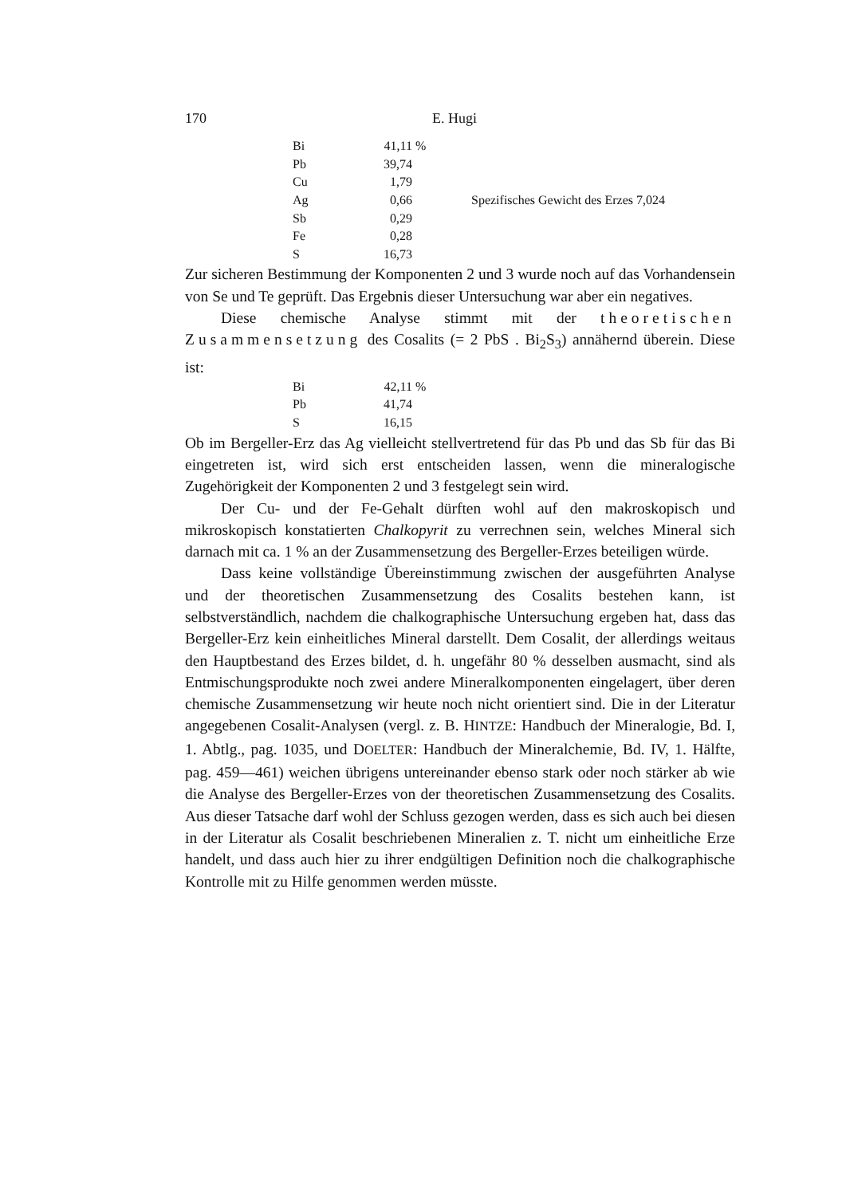170 E. Hugi
| Bi | 41,11 | % | |
| Pb | 39,74 | | |
| Cu | 1,79 | | |
| Ag | 0,66 | | Spezifisches Gewicht des Erzes 7,024 |
| Sb | 0,29 | | |
| Fe | 0,28 | | |
| S | 16,73 | | |
Zur sicheren Bestimmung der Komponenten 2 und 3 wurde noch auf das Vorhandensein von Se und Te geprüft. Das Ergebnis dieser Untersuchung war aber ein negatives.
Diese chemische Analyse stimmt mit der theoretischen Zusammensetzung des Cosalits (= 2 PbS . Bi<sub>2</sub>S<sub>3</sub>) annähernd überein. Diese ist:
| Bi | 42,11 | % |
| Pb | 41,74 | |
| S | 16,15 | |
Ob im Bergeller-Erz das Ag vielleicht stellvertretend für das Pb und das Sb für das Bi eingetreten ist, wird sich erst entscheiden lassen, wenn die mineralogische Zugehörigkeit der Komponenten 2 und 3 festgelegt sein wird.
Der Cu- und der Fe-Gehalt dürften wohl auf den makroskopisch und mikroskopisch konstatierten Chalkopyrit zu verrechnen sein, welches Mineral sich darnach mit ca. 1 % an der Zusammensetzung des Bergeller-Erzes beteiligen würde.
Dass keine vollständige Übereinstimmung zwischen der ausgeführten Analyse und der theoretischen Zusammensetzung des Cosalits bestehen kann, ist selbstverständlich, nachdem die chalkographische Untersuchung ergeben hat, dass das Bergeller-Erz kein einheitliches Mineral darstellt. Dem Cosalit, der allerdings weitaus den Hauptbestand des Erzes bildet, d. h. ungefähr 80 % desselben ausmacht, sind als Entmischungsprodukte noch zwei andere Mineralkomponenten eingelagert, über deren chemische Zusammensetzung wir heute noch nicht orientiert sind. Die in der Literatur angegebenen Cosalit-Analysen (vergl. z. B. HINTZE: Handbuch der Mineralogie, Bd. I, 1. Abtlg., pag. 1035, und DOELTER: Handbuch der Mineralchemie, Bd. IV, 1. Hälfte, pag. 459—461) weichen übrigens untereinander ebenso stark oder noch stärker ab wie die Analyse des Bergeller-Erzes von der theoretischen Zusammensetzung des Cosalits. Aus dieser Tatsache darf wohl der Schluss gezogen werden, dass es sich auch bei diesen in der Literatur als Cosalit beschriebenen Mineralien z. T. nicht um einheitliche Erze handelt, und dass auch hier zu ihrer endgültigen Definition noch die chalkographische Kontrolle mit zu Hilfe genommen werden müsste.